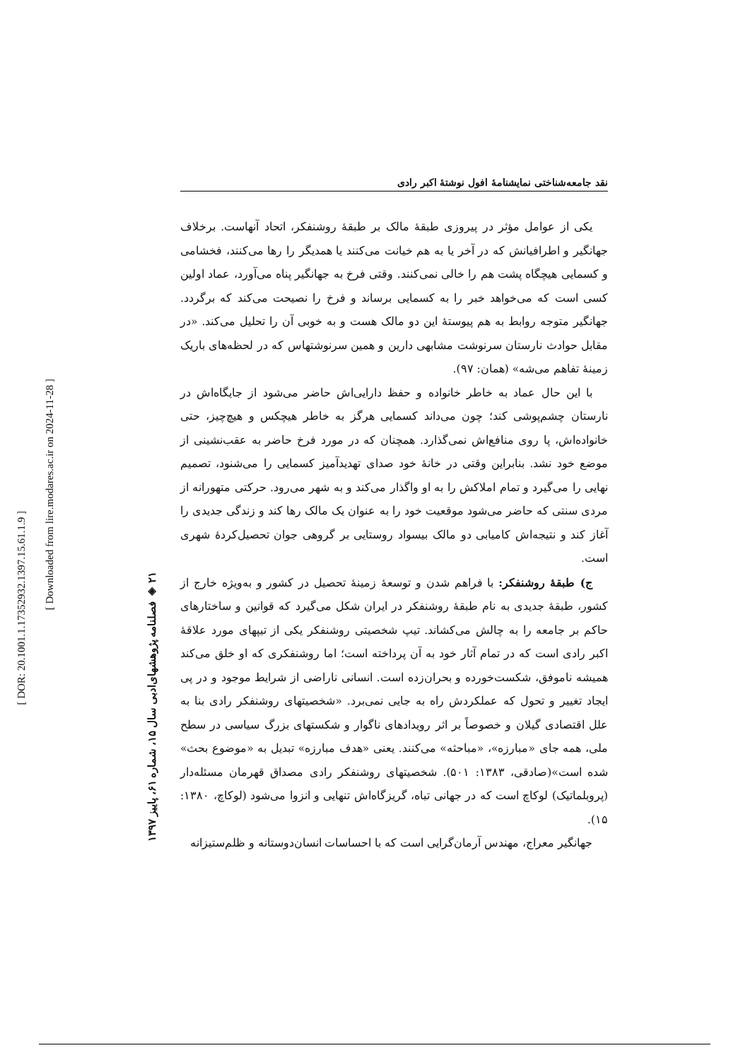[ DOR: 20.1001.1.17352932.1397.15.61.1.9 ]
[ Downloaded from lire.modares.ac.ir on 2024-11-28 ]
۲۱ ◈ فصلنامه پژوهشهای‌ادبی سال ۱۵، شماره ۶۱، پاییز ۱۳۹۷
نقد جامعه‌شناختی نمایشنامهٔ افول نوشتهٔ اکبر رادی
یکی از عوامل مؤثر در پیروزی طبقهٔ مالک بر طبقهٔ روشنفکر، اتحاد آنهاست. برخلاف جهانگیر و اطرافیانش که در آخر یا به هم خیانت می‌کنند یا همدیگر را رها می‌کنند، فخشامی و کسمایی هیچگاه پشت هم را خالی نمی‌کنند. وقتی فرخ به جهانگیر پناه می‌آورد، عماد اولین کسی است که می‌خواهد خبر را به کسمایی برساند و فرخ را نصیحت می‌کند که برگردد. جهانگیر متوجه روابط به هم پیوستهٔ این دو مالک هست و به خوبی آن را تحلیل می‌کند. «در مقابل حوادث نارستان سرنوشت مشابهی دارین و همین سرنوشتهاس که در لحظه‌های باریک زمینهٔ تفاهم می‌شه» (همان: ۹۷).
با این حال عماد به خاطر خانواده و حفظ دارایی‌اش حاضر می‌شود از جایگاه‌اش در نارستان چشم‌پوشی کند؛ چون می‌داند کسمایی هرگز به خاطر هیچکس و هیچ‌چیز، حتی خانواده‌اش، پا روی منافع‌اش نمی‌گذارد. همچنان که در مورد فرخ حاضر به عقب‌نشینی از موضع خود نشد. بنابراین وقتی در خانهٔ خود صدای تهدیدآمیز کسمایی را می‌شنود، تصمیم نهایی را می‌گیرد و تمام املاکش را به او واگذار می‌کند و به شهر می‌رود. حرکتی متهورانه از مردی سنتی که حاضر می‌شود موقعیت خود را به عنوان یک مالک رها کند و زندگی جدیدی را آغاز کند و نتیجه‌اش کامیابی دو مالک بیسواد روستایی بر گروهی جوان تحصیل‌کردهٔ شهری است.
ج) طبقهٔ روشنفکر: با فراهم شدن و توسعهٔ زمینهٔ تحصیل در کشور و به‌ویژه خارج از کشور، طبقهٔ جدیدی به نام طبقهٔ روشنفکر در ایران شکل می‌گیرد که قوانین و ساختارهای حاکم بر جامعه را به چالش می‌کشاند. تیپ شخصیتی روشنفکر یکی از تیپهای مورد علاقهٔ اکبر رادی است که در تمام آثار خود به آن پرداخته است؛ اما روشنفکری که او خلق می‌کند همیشه ناموفق، شکست‌خورده و بحران‌زده است. انسانی ناراضی از شرایط موجود و در پی ایجاد تغییر و تحول که عملکردش راه به جایی نمی‌برد. «شخصیتهای روشنفکر رادی بنا به علل اقتصادی گیلان و خصوصاً بر اثر رویدادهای ناگوار و شکستهای بزرگ سیاسی در سطح ملی، همه جای «مبارزه»، «مباحثه» می‌کنند. یعنی «هدف مبارزه» تبدیل به «موضوع بحث» شده است»(صادقی، ۱۳۸۳: ۵۰۱). شخصیتهای روشنفکر رادی مصداق قهرمان مسئله‌دار (پروبلماتیک) لوکاچ است که در جهانی تباه، گریزگاه‌اش تنهایی و انزوا می‌شود (لوکاچ، ۱۳۸۰: ۱۵).
جهانگیر معراج، مهندس آرمان‌گرایی است که با احساسات انسان‌دوستانه و ظلم‌ستیزانه